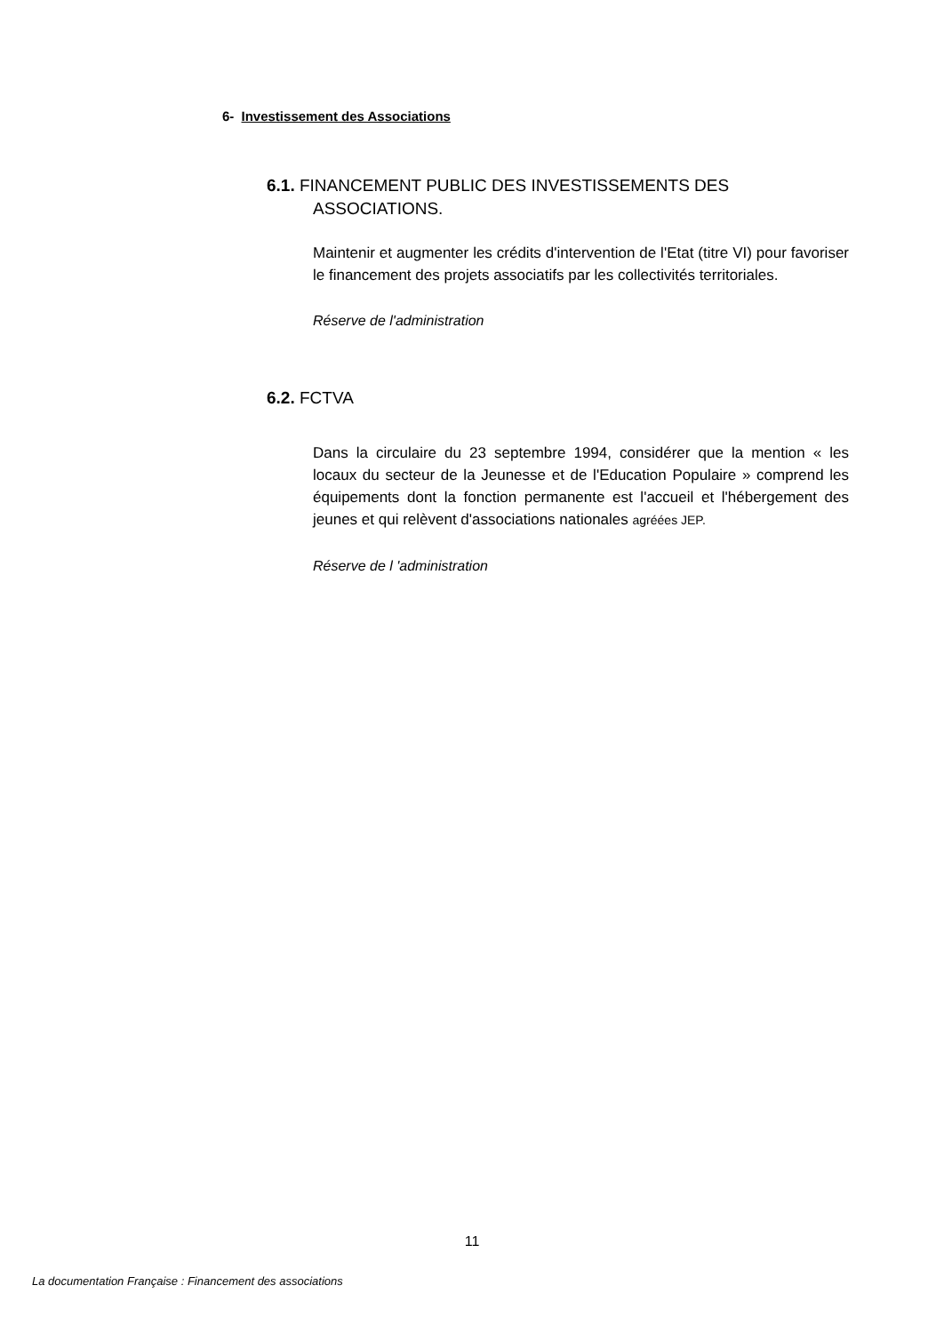6- Investissement des Associations
6.1. FINANCEMENT PUBLIC DES INVESTISSEMENTS DES
ASSOCIATIONS.
Maintenir et augmenter les crédits d'intervention de l'Etat (titre VI) pour favoriser le financement des projets associatifs par les collectivités territoriales.
Réserve de l'administration
6.2. FCTVA
Dans la circulaire du 23 septembre 1994, considérer que la mention « les locaux du secteur de la Jeunesse et de l'Education Populaire » comprend les équipements dont la fonction permanente est l'accueil et l'hébergement des jeunes et qui relèvent d'associations nationales agréées JEP.
Réserve de l 'administration
11
La documentation Française : Financement des associations